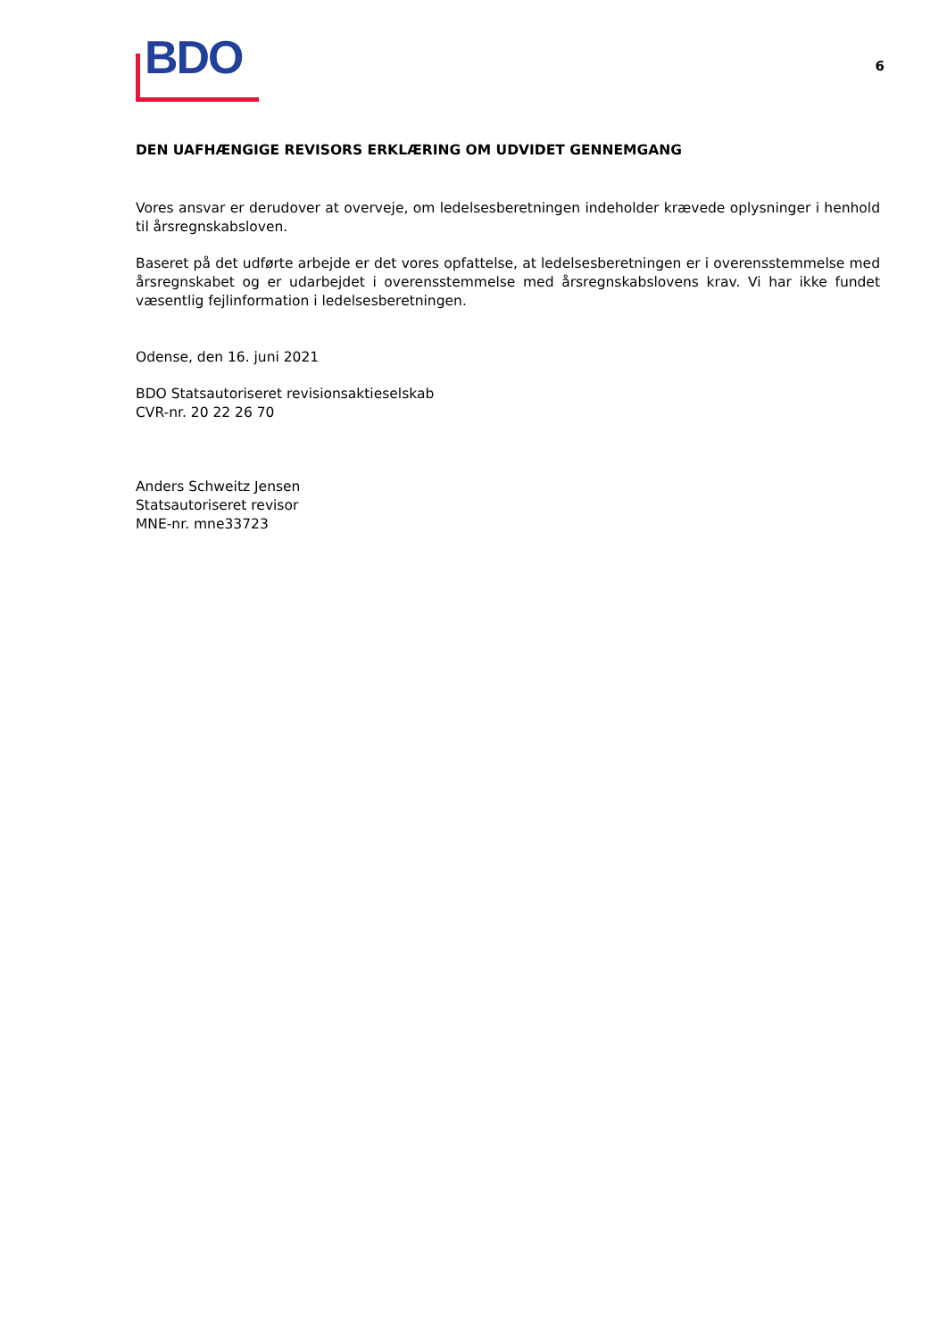BDO
6
DEN UAFHÆNGIGE REVISORS ERKLÆRING OM UDVIDET GENNEMGANG
Vores ansvar er derudover at overveje, om ledelsesberetningen indeholder krævede oplysninger i henhold til årsregnskabsloven.
Baseret på det udførte arbejde er det vores opfattelse, at ledelsesberetningen er i overensstemmelse med årsregnskabet og er udarbejdet i overensstemmelse med årsregnskabslovens krav. Vi har ikke fundet væsentlig fejlinformation i ledelsesberetningen.
Odense, den 16. juni 2021
BDO Statsautoriseret revisionsaktieselskab
CVR-nr. 20 22 26 70
Anders Schweitz Jensen
Statsautoriseret revisor
MNE-nr. mne33723